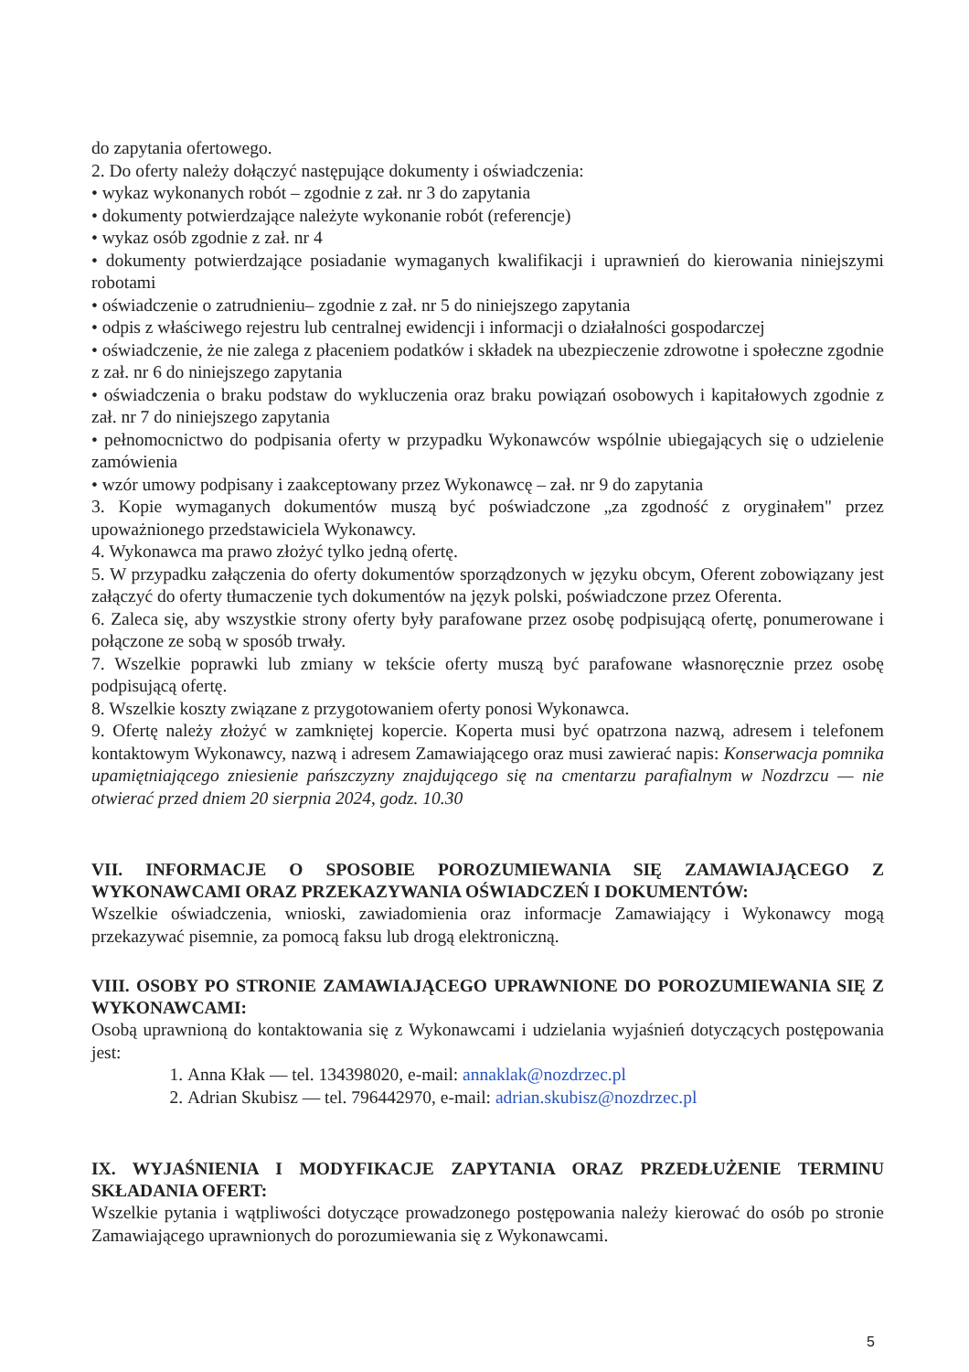do zapytania ofertowego.
2. Do oferty należy dołączyć następujące dokumenty i oświadczenia:
• wykaz wykonanych robót – zgodnie z zał. nr 3 do zapytania
• dokumenty potwierdzające należyte wykonanie robót (referencje)
• wykaz osób zgodnie z zał. nr 4
• dokumenty potwierdzające posiadanie wymaganych kwalifikacji i uprawnień do kierowania niniejszymi robotami
• oświadczenie o zatrudnieniu– zgodnie z zał. nr 5 do niniejszego zapytania
• odpis z właściwego rejestru lub centralnej ewidencji i informacji o działalności gospodarczej
• oświadczenie, że nie zalega z płaceniem podatków i składek na ubezpieczenie zdrowotne i społeczne zgodnie z zał. nr 6 do niniejszego zapytania
• oświadczenia o braku podstaw do wykluczenia oraz braku powiązań osobowych i kapitałowych zgodnie z zał. nr 7 do niniejszego zapytania
• pełnomocnictwo do podpisania oferty w przypadku Wykonawców wspólnie ubiegających się o udzielenie zamówienia
• wzór umowy podpisany i zaakceptowany przez Wykonawcę – zał. nr 9 do zapytania
3. Kopie wymaganych dokumentów muszą być poświadczone „za zgodność z oryginałem" przez upoważnionego przedstawiciela Wykonawcy.
4. Wykonawca ma prawo złożyć tylko jedną ofertę.
5. W przypadku załączenia do oferty dokumentów sporządzonych w języku obcym, Oferent zobowiązany jest załączyć do oferty tłumaczenie tych dokumentów na język polski, poświadczone przez Oferenta.
6. Zaleca się, aby wszystkie strony oferty były parafowane przez osobę podpisującą ofertę, ponumerowane i połączone ze sobą w sposób trwały.
7. Wszelkie poprawki lub zmiany w tekście oferty muszą być parafowane własnoręcznie przez osobę podpisującą ofertę.
8. Wszelkie koszty związane z przygotowaniem oferty ponosi Wykonawca.
9. Ofertę należy złożyć w zamkniętej kopercie. Koperta musi być opatrzona nazwą, adresem i telefonem kontaktowym Wykonawcy, nazwą i adresem Zamawiającego oraz musi zawierać napis: Konserwacja pomnika upamiętniającego zniesienie pańszczyzny znajdującego się na cmentarzu parafialnym w Nozdrzcu — nie otwierać przed dniem 20 sierpnia 2024, godz. 10.30
VII. INFORMACJE O SPOSOBIE POROZUMIEWANIA SIĘ ZAMAWIAJĄCEGO Z WYKONAWCAMI ORAZ PRZEKAZYWANIA OŚWIADCZEŃ I DOKUMENTÓW:
Wszelkie oświadczenia, wnioski, zawiadomienia oraz informacje Zamawiający i Wykonawcy mogą przekazywać pisemnie, za pomocą faksu lub drogą elektroniczną.
VIII. OSOBY PO STRONIE ZAMAWIAJĄCEGO UPRAWNIONE DO POROZUMIEWANIA SIĘ Z WYKONAWCAMI:
Osobą uprawnioną do kontaktowania się z Wykonawcami i udzielania wyjaśnień dotyczących postępowania jest:
1. Anna Kłak — tel. 134398020, e-mail: annaklak@nozdrzec.pl
2. Adrian Skubisz — tel. 796442970, e-mail: adrian.skubisz@nozdrzec.pl
IX. WYJAŚNIENIA I MODYFIKACJE ZAPYTANIA ORAZ PRZEDŁUŻENIE TERMINU SKŁADANIA OFERT:
Wszelkie pytania i wątpliwości dotyczące prowadzonego postępowania należy kierować do osób po stronie Zamawiającego uprawnionych do porozumiewania się z Wykonawcami.
5